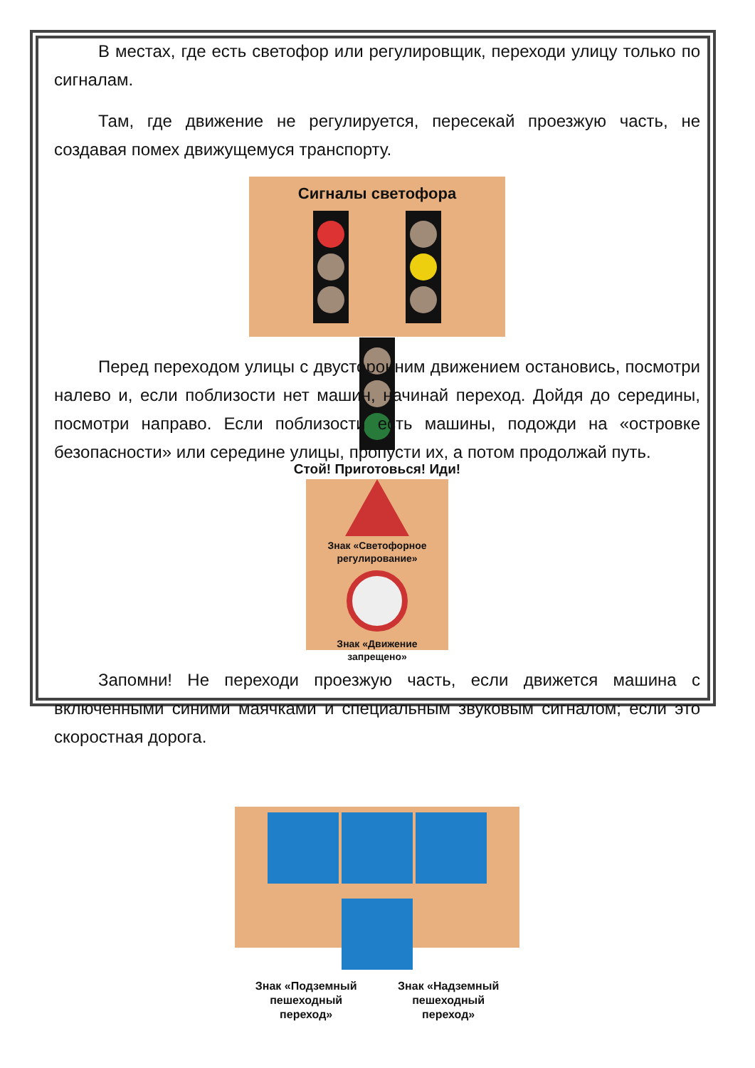В местах, где есть светофор или регулировщик, переходи улицу только по сигналам.
Там, где движение не регулируется, пересекай проезжую часть, не создавая помех движущемуся транспорту.
Сигналы светофора
Стой! Приготовься! Иди!
Перед переходом улицы с двусторонним движением остановись, посмотри налево и, если поблизости нет машин, начинай переход. Дойдя до середины, посмотри направо. Если поблизости есть машины, подожди на «островке безопасности» или середине улицы, пропусти их, а потом продолжай путь.
Знак «Светофорное регулирование»
Знак «Движение запрещено»
Запомни! Не переходи проезжую часть, если движется машина с включенными синими маячками и специальным звуковым сигналом; если это скоростная дорога.
Знак «Подземный
пешеходный
переход»
Знак «Надземный
пешеходный
переход»